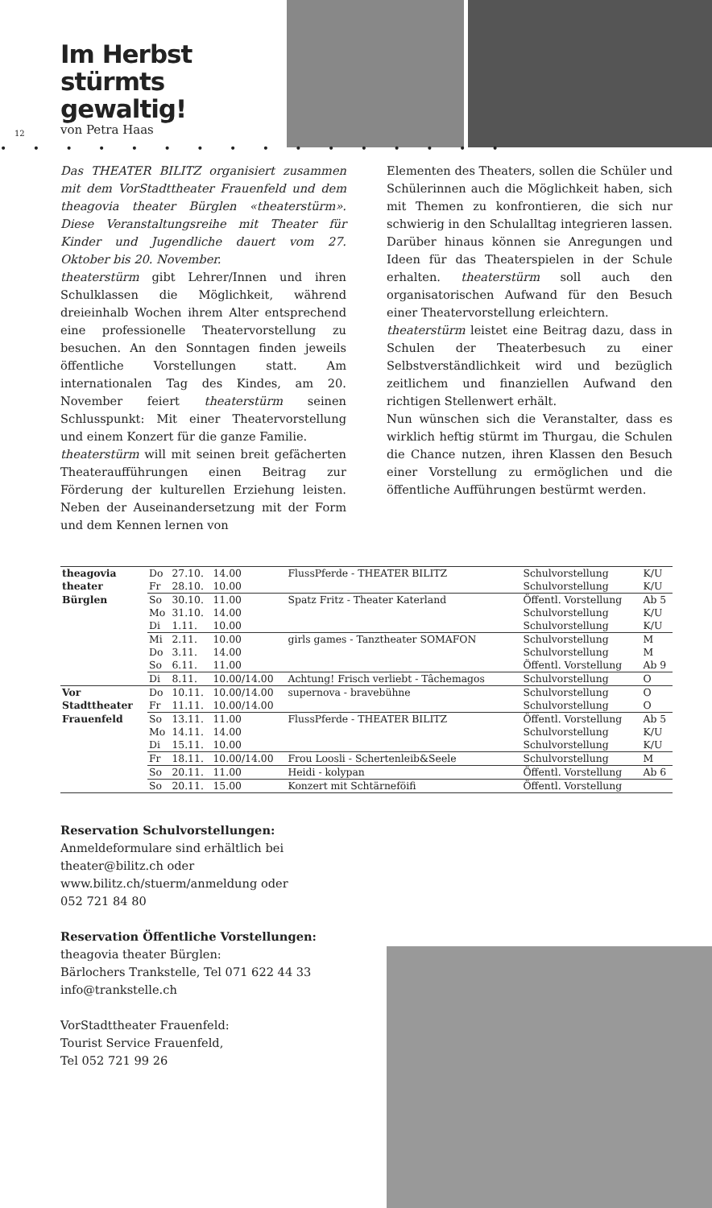Im Herbst stürmts gewaltig!
von Petra Haas
12
• • • • • • • • • • • • • • • •
Das THEATER BILITZ organisiert zusammen mit dem VorStadttheater Frauenfeld und dem theagovia theater Bürglen «theaterstürm». Diese Veranstaltungsreihe mit Theater für Kinder und Jugendliche dauert vom 27. Oktober bis 20. November.
theaterstürm gibt Lehrer/Innen und ihren Schulklassen die Möglichkeit, während dreieinhalb Wochen ihrem Alter entsprechend eine professionelle Theatervorstellung zu besuchen. An den Sonntagen finden jeweils öffentliche Vorstellungen statt. Am internationalen Tag des Kindes, am 20. November feiert theaterstürm seinen Schlusspunkt: Mit einer Theatervorstellung und einem Konzert für die ganze Familie.
theaterstürm will mit seinen breit gefächerten Theateraufführungen einen Beitrag zur Förderung der kulturellen Erziehung leisten. Neben der Auseinandersetzung mit der Form und dem Kennen lernen von
Elementen des Theaters, sollen die Schüler und Schülerinnen auch die Möglichkeit haben, sich mit Themen zu konfrontieren, die sich nur schwierig in den Schulalltag integrieren lassen. Darüber hinaus können sie Anregungen und Ideen für das Theaterspielen in der Schule erhalten. theaterstürm soll auch den organisatorischen Aufwand für den Besuch einer Theatervorstellung erleichtern.
theaterstürm leistet eine Beitrag dazu, dass in Schulen der Theaterbesuch zu einer Selbstverständlichkeit wird und bezüglich zeitlichem und finanziellen Aufwand den richtigen Stellenwert erhält.
Nun wünschen sich die Veranstalter, dass es wirklich heftig stürmt im Thurgau, die Schulen die Chance nutzen, ihren Klassen den Besuch einer Vorstellung zu ermöglichen und die öffentliche Aufführungen bestürmt werden.
| theagovia | Do | 27.10. | 14.00 | FlussPferde - THEATER BILITZ | Schulvorstellung | K/U |
| theater | Fr | 28.10. | 10.00 | | Schulvorstellung | K/U |
| Bürglen | So | 30.10. | 11.00 | Spatz Fritz - Theater Katerland | Öffentl. Vorstellung | Ab 5 |
| | Mo | 31.10. | 14.00 | | Schulvorstellung | K/U |
| | Di | 1.11. | 10.00 | | Schulvorstellung | K/U |
| | Mi | 2.11. | 10.00 | girls games - Tanztheater SOMAFON | Schulvorstellung | M |
| | Do | 3.11. | 14.00 | | Schulvorstellung | M |
| | So | 6.11. | 11.00 | | Öffentl. Vorstellung | Ab 9 |
| | Di | 8.11. | 10.00/14.00 | Achtung! Frisch verliebt - Tâchemagos | Schulvorstellung | O |
| Vor | Do | 10.11. | 10.00/14.00 | supernova - bravebühne | Schulvorstellung | O |
| Stadttheater | Fr | 11.11. | 10.00/14.00 | | Schulvorstellung | O |
| Frauenfeld | So | 13.11. | 11.00 | FlussPferde - THEATER BILITZ | Öffentl. Vorstellung | Ab 5 |
| | Mo | 14.11. | 14.00 | | Schulvorstellung | K/U |
| | Di | 15.11. | 10.00 | | Schulvorstellung | K/U |
| | Fr | 18.11. | 10.00/14.00 | Frou Loosli - Schertenleib&Seele | Schulvorstellung | M |
| | So | 20.11. | 11.00 | Heidi - kolypan | Öffentl. Vorstellung | Ab 6 |
| | So | 20.11. | 15.00 | Konzert mit Schtärneföifi | Öffentl. Vorstellung | |
Reservation Schulvorstellungen:
Anmeldeformulare sind erhältlich bei
theater@bilitz.ch oder
www.bilitz.ch/stuerm/anmeldung oder
052 721 84 80
Reservation Öffentliche Vorstellungen:
theagovia theater Bürglen:
Bärlochers Trankstelle, Tel 071 622 44 33
info@trankstelle.ch
VorStadttheater Frauenfeld:
Tourist Service Frauenfeld,
Tel 052 721 99 26